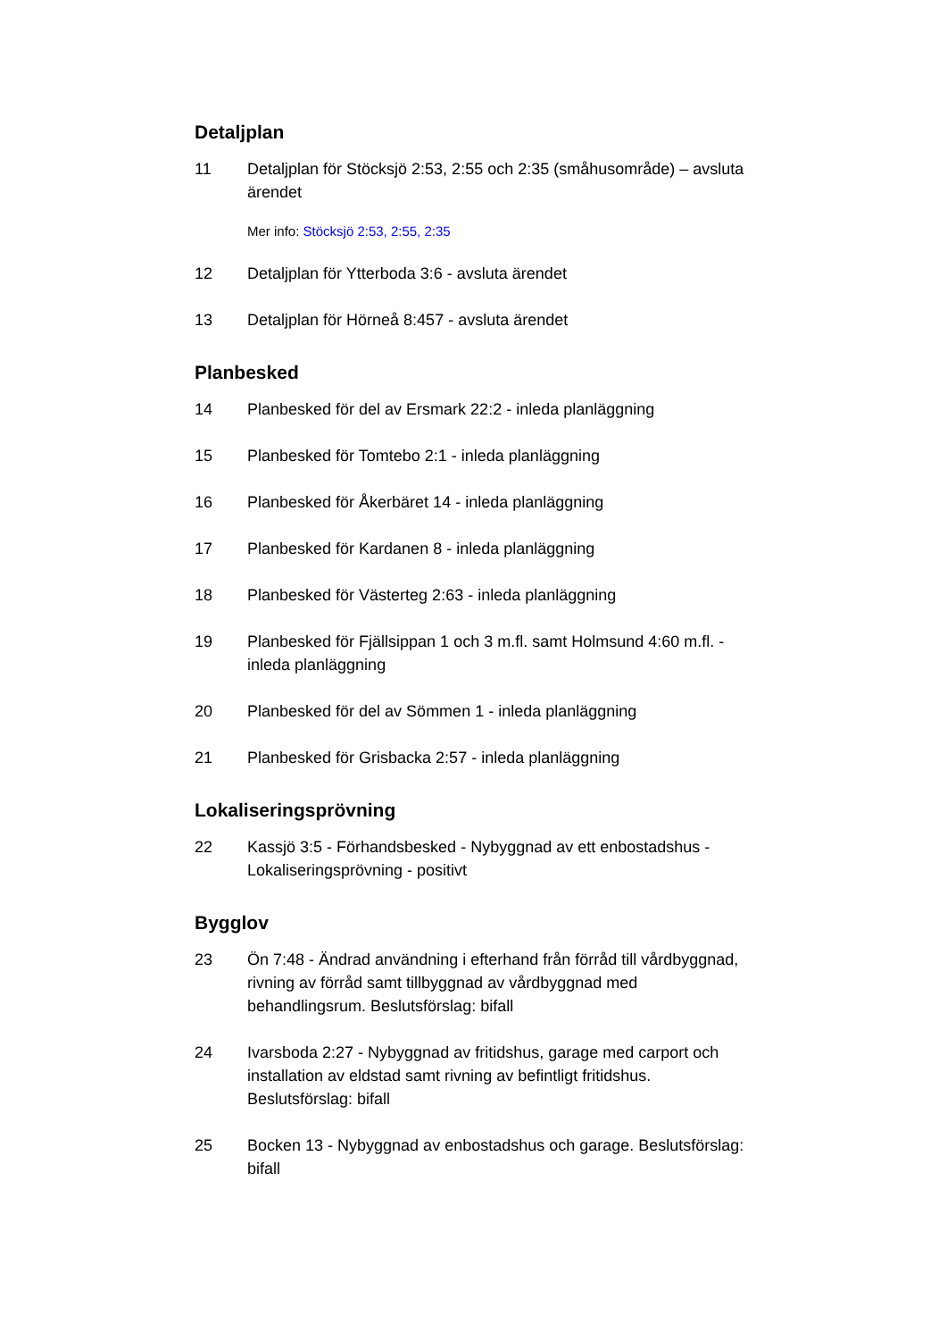Detaljplan
11 Detaljplan för Stöcksjö 2:53, 2:55 och 2:35 (småhusområde) – avsluta ärendet
Mer info: Stöcksjö 2:53, 2:55, 2:35
12 Detaljplan för Ytterboda 3:6 - avsluta ärendet
13 Detaljplan för Hörneå 8:457 - avsluta ärendet
Planbesked
14 Planbesked för del av Ersmark 22:2 - inleda planläggning
15 Planbesked för Tomtebo 2:1 - inleda planläggning
16 Planbesked för Åkerbäret 14 - inleda planläggning
17 Planbesked för Kardanen 8 - inleda planläggning
18 Planbesked för Västerteg 2:63 - inleda planläggning
19 Planbesked för Fjällsippan 1 och 3 m.fl. samt Holmsund 4:60 m.fl. - inleda planläggning
20 Planbesked för del av Sömmen 1 - inleda planläggning
21 Planbesked för Grisbacka 2:57 - inleda planläggning
Lokaliseringsprövning
22 Kassjö 3:5 - Förhandsbesked - Nybyggnad av ett enbostadshus - Lokaliseringsprövning - positivt
Bygglov
23 Ön 7:48 - Ändrad användning i efterhand från förråd till vårdbyggnad, rivning av förråd samt tillbyggnad av vårdbyggnad med behandlingsrum. Beslutsförslag: bifall
24 Ivarsboda 2:27 - Nybyggnad av fritidshus, garage med carport och installation av eldstad samt rivning av befintligt fritidshus. Beslutsförslag: bifall
25 Bocken 13 - Nybyggnad av enbostadshus och garage. Beslutsförslag: bifall